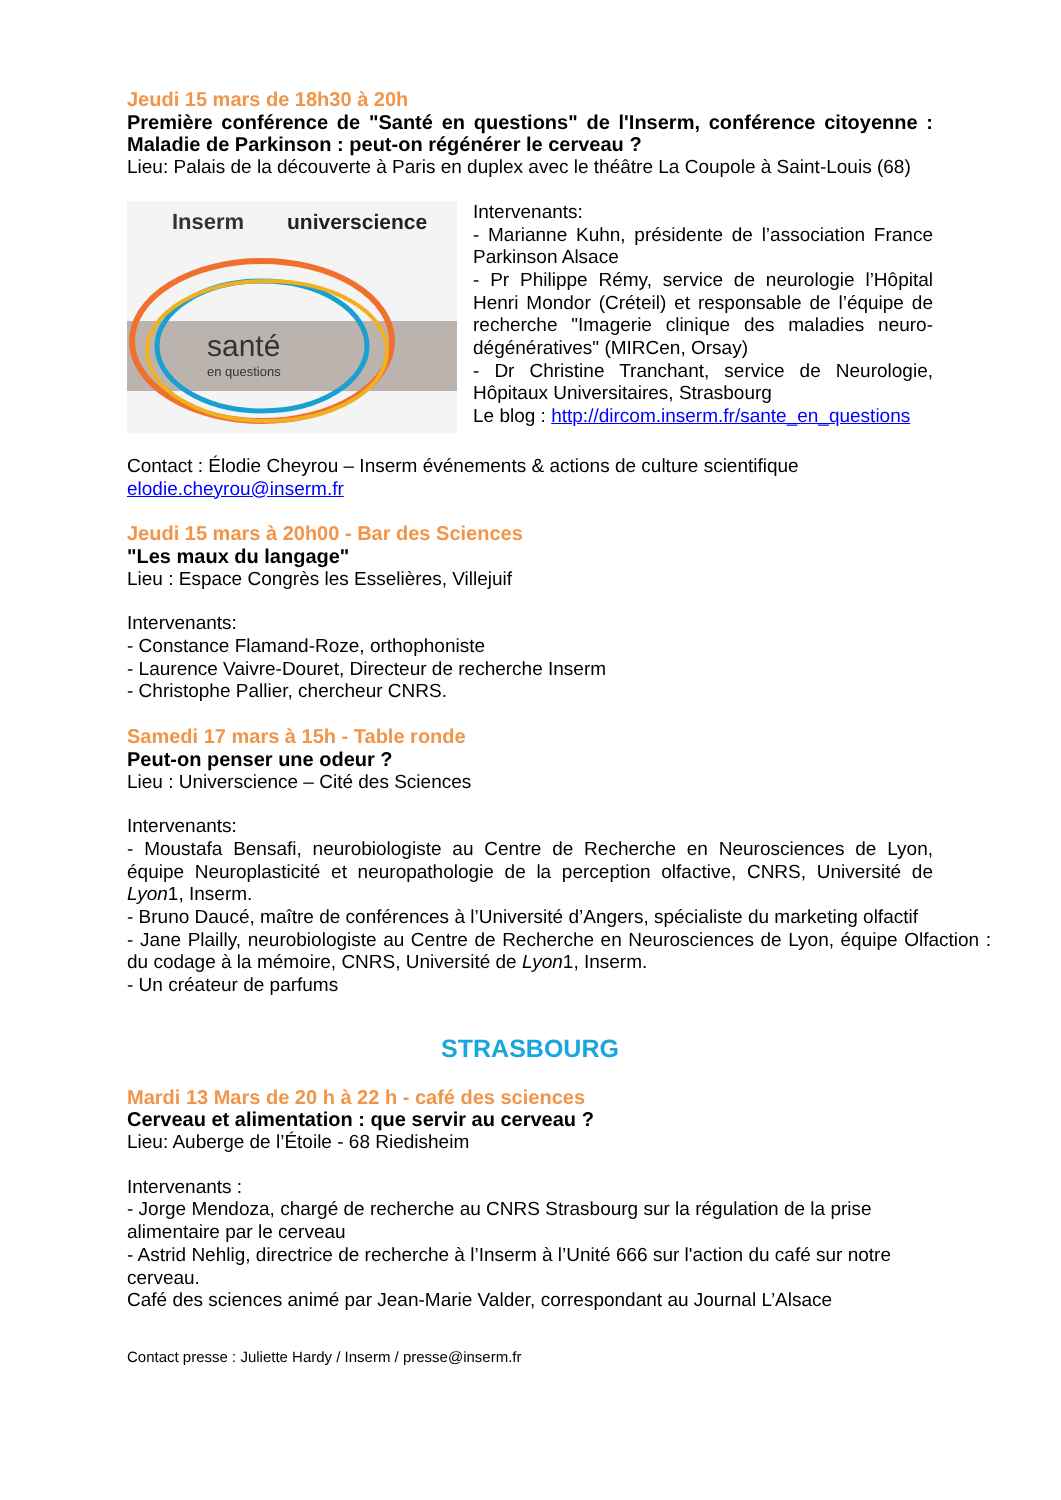Jeudi 15 mars de 18h30 à 20h
Première conférence de "Santé en questions" de l'Inserm, conférence citoyenne : Maladie de Parkinson : peut-on régénérer le cerveau ?
Lieu: Palais de la découverte à Paris en duplex avec le théâtre La Coupole à Saint-Louis (68)
Inserm
universcience
santé
en questions
Intervenants:
- Marianne Kuhn, présidente de l’association France Parkinson Alsace
- Pr Philippe Rémy, service de neurologie l’Hôpital Henri Mondor (Créteil) et responsable de l’équipe de recherche "Imagerie clinique des maladies neuro-dégénératives" (MIRCen, Orsay)
- Dr Christine Tranchant, service de Neurologie, Hôpitaux Universitaires, Strasbourg
Le blog : http://dircom.inserm.fr/sante_en_questions
Contact : Élodie Cheyrou – Inserm événements & actions de culture scientifique
elodie.cheyrou@inserm.fr
Jeudi 15 mars à 20h00 - Bar des Sciences
"Les maux du langage"
Lieu : Espace Congrès les Esselières, Villejuif
Intervenants:
- Constance Flamand-Roze, orthophoniste
- Laurence Vaivre-Douret, Directeur de recherche Inserm
- Christophe Pallier, chercheur CNRS.
Samedi 17 mars à 15h - Table ronde
Peut-on penser une odeur ?
Lieu : Universcience – Cité des Sciences
Intervenants:
- Moustafa Bensafi, neurobiologiste au Centre de Recherche en Neurosciences de Lyon, équipe Neuroplasticité et neuropathologie de la perception olfactive, CNRS, Université de Lyon1, Inserm.
- Bruno Daucé, maître de conférences à l’Université d’Angers, spécialiste du marketing olfactif
- Jane Plailly, neurobiologiste au Centre de Recherche en Neurosciences de Lyon, équipe Olfaction : du codage à la mémoire, CNRS, Université de Lyon1, Inserm.
- Un créateur de parfums
STRASBOURG
Mardi 13 Mars de 20 h à 22 h - café des sciences
Cerveau et alimentation : que servir au cerveau ?
Lieu: Auberge de l’Étoile - 68 Riedisheim
Intervenants :
- Jorge Mendoza, chargé de recherche au CNRS Strasbourg sur la régulation de la prise alimentaire par le cerveau
- Astrid Nehlig, directrice de recherche à l’Inserm à l’Unité 666 sur l'action du café sur notre cerveau.
Café des sciences animé par Jean-Marie Valder, correspondant au Journal L’Alsace
Contact presse : Juliette Hardy / Inserm / presse@inserm.fr